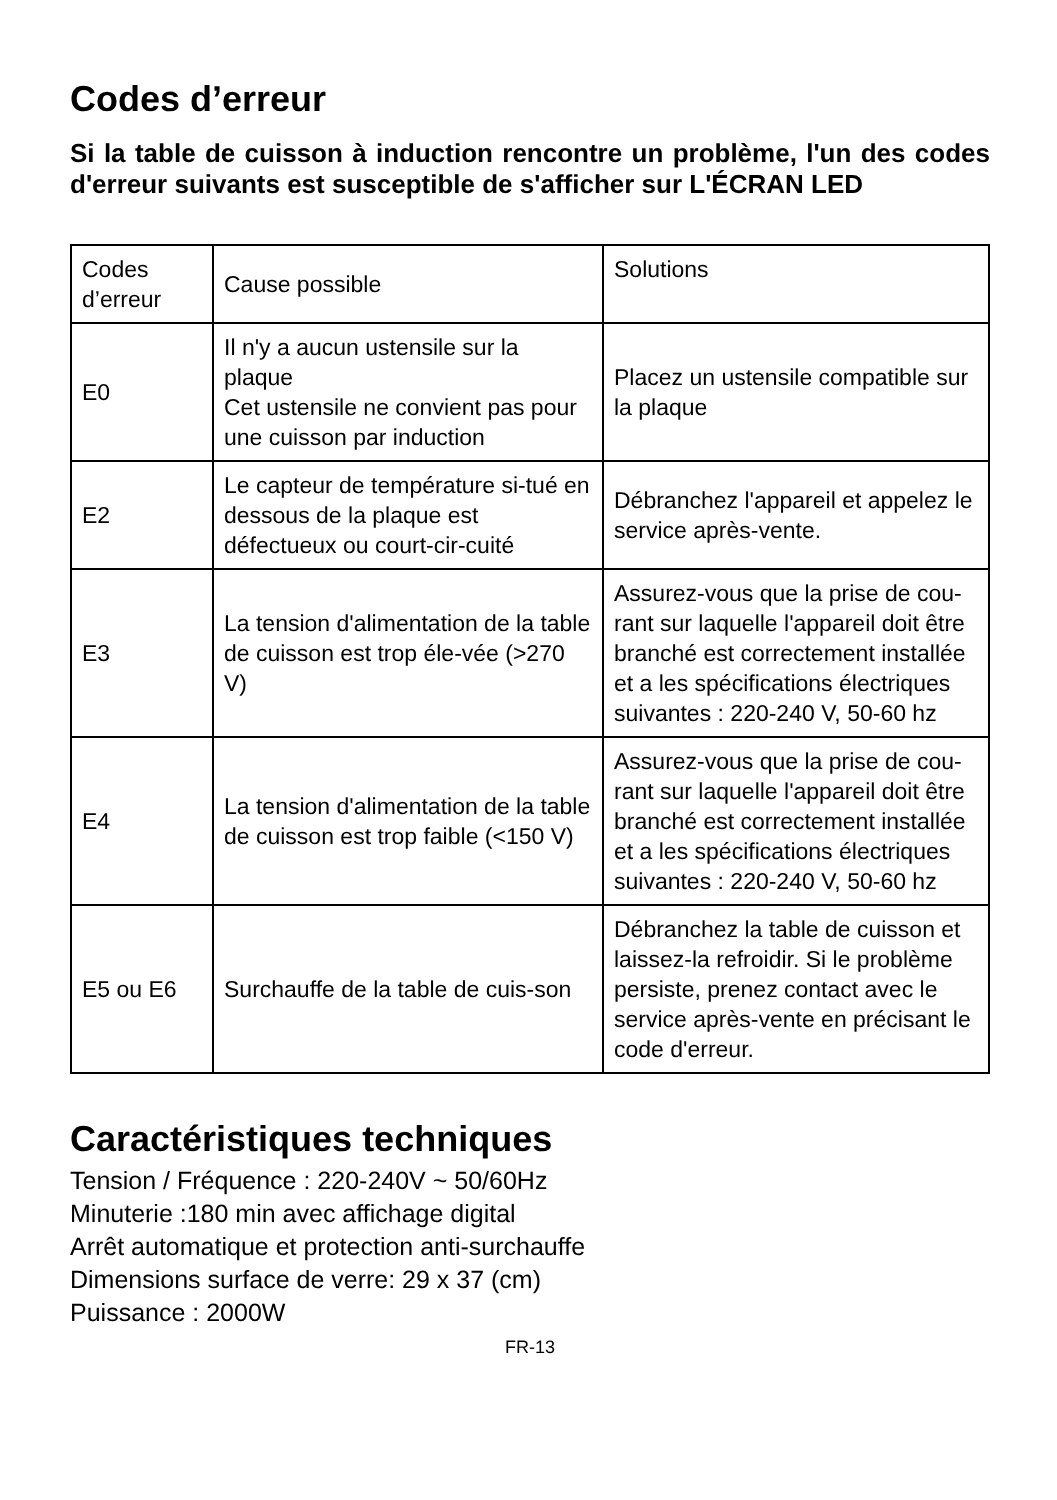Codes d’erreur
Si la table de cuisson à induction rencontre un problème, l'un des codes d'erreur suivants est susceptible de s'afficher sur L'ÉCRAN LED
| Codes d’erreur | Cause possible | Solutions |
| E0 | Il n'y a aucun ustensile sur la plaque Cet ustensile ne convient pas pour une cuisson par induction | Placez un ustensile compatible sur la plaque |
| E2 | Le capteur de température si-tué en dessous de la plaque est défectueux ou court-cir-cuité | Débranchez l'appareil et appelez le service après-vente. |
| E3 | La tension d'alimentation de la table de cuisson est trop éle-vée (>270 V) | Assurez-vous que la prise de cou-rant sur laquelle l'appareil doit être branché est correctement installée et a les spécifications électriques suivantes : 220-240 V, 50-60 hz |
| E4 | La tension d'alimentation de la table de cuisson est trop faible (<150 V) | Assurez-vous que la prise de cou-rant sur laquelle l'appareil doit être branché est correctement installée et a les spécifications électriques suivantes : 220-240 V, 50-60 hz |
| E5 ou E6 | Surchauffe de la table de cuis-son | Débranchez la table de cuisson et laissez-la refroidir. Si le problème persiste, prenez contact avec le service après-vente en précisant le code d'erreur. |
Caractéristiques techniques
Tension / Fréquence : 220-240V ~ 50/60Hz
Minuterie :180 min avec affichage digital
Arrêt automatique et protection anti-surchauffe
Dimensions surface de verre: 29 x 37 (cm)
Puissance : 2000W
FR-13